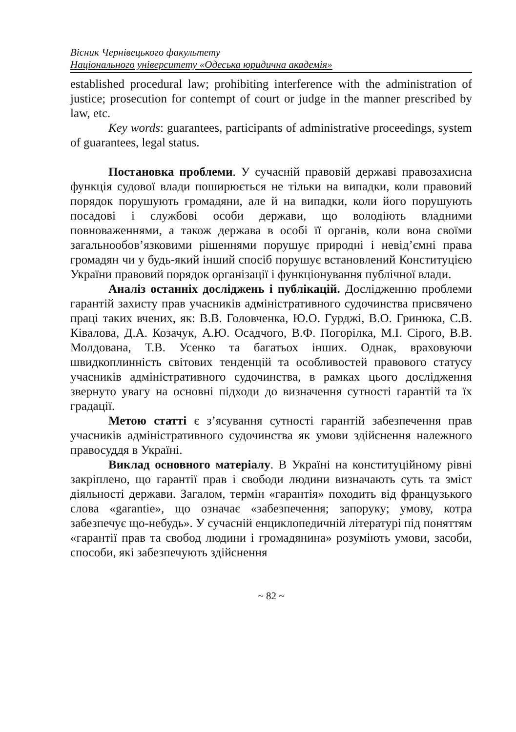Вісник Чернівецького факультету
Національного університету «Одеська юридична академія»
established procedural law; prohibiting interference with the administration of justice; prosecution for contempt of court or judge in the manner prescribed by law, etc.
Key words: guarantees, participants of administrative proceedings, system of guarantees, legal status.
Постановка проблеми. У сучасній правовій державі правозахисна функція судової влади поширюється не тільки на випадки, коли правовий порядок порушують громадяни, але й на випадки, коли його порушують посадові і службові особи держави, що володіють владними повноваженнями, а також держава в особі її органів, коли вона своїми загальнообов’язковими рішеннями порушує природні і невід’ємні права громадян чи у будь-який інший спосіб порушує встановлений Конституцією України правовий порядок організації і функціонування публічної влади.
Аналіз останніх досліджень і публікацій. Дослідженню проблеми гарантій захисту прав учасників адміністративного судочинства присвячено праці таких вчених, як: В.В. Головченка, Ю.О. Гурджі, В.О. Гринюка, С.В. Ківалова, Д.А. Козачук, А.Ю. Осадчого, В.Ф. Погорілка, М.І. Сірого, В.В. Молдована, Т.В. Усенко та багатьох інших. Однак, враховуючи швидкоплинність світових тенденцій та особливостей правового статусу учасників адміністративного судочинства, в рамках цього дослідження звернуто увагу на основні підходи до визначення сутності гарантій та їх градації.
Метою статті є з’ясування сутності гарантій забезпечення прав учасників адміністративного судочинства як умови здійснення належного правосуддя в Україні.
Виклад основного матеріалу. В Україні на конституційному рівні закріплено, що гарантії прав і свободи людини визначають суть та зміст діяльності держави. Загалом, термін «гарантія» походить від французького слова «garantie», що означає «забезпечення; запоруку; умову, котра забезпечує що-небудь». У сучасній енциклопедичній літературі під поняттям «гарантії прав та свобод людини і громадянина» розуміють умови, засоби, способи, які забезпечують здійснення
~ 82 ~